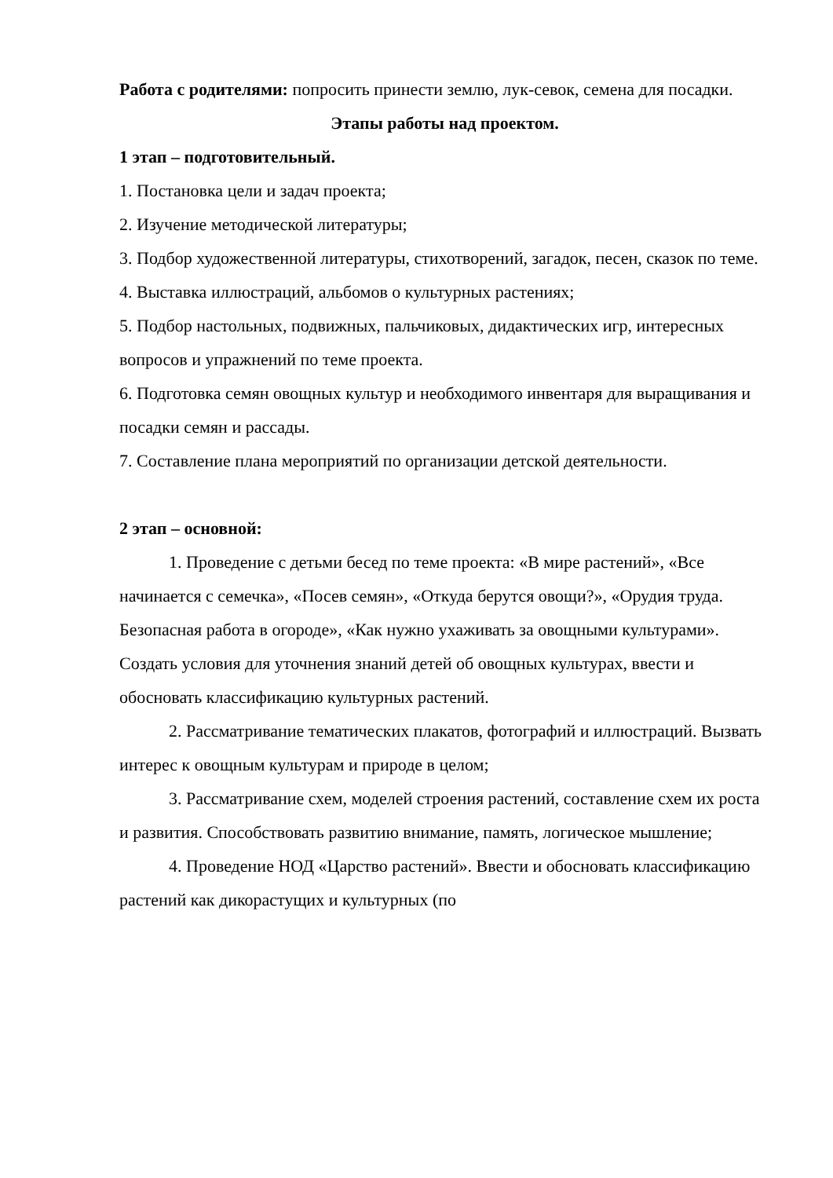Работа с родителями: попросить принести землю, лук-севок, семена для посадки.
Этапы работы над проектом.
1 этап – подготовительный.
1. Постановка цели и задач проекта;
2. Изучение методической литературы;
3. Подбор художественной литературы, стихотворений, загадок, песен, сказок по теме.
4. Выставка иллюстраций, альбомов о культурных растениях;
5. Подбор настольных, подвижных, пальчиковых, дидактических игр, интересных вопросов и упражнений по теме проекта.
6. Подготовка семян овощных культур и необходимого инвентаря для выращивания и посадки семян и рассады.
7. Составление плана мероприятий по организации детской деятельности.
2 этап – основной:
1. Проведение с детьми бесед по теме проекта: «В мире растений», «Все начинается с семечка», «Посев семян», «Откуда берутся овощи?», «Орудия труда. Безопасная работа в огороде», «Как нужно ухаживать за овощными культурами». Создать условия для уточнения знаний детей об овощных культурах, ввести и обосновать классификацию культурных растений.
2. Рассматривание тематических плакатов, фотографий и иллюстраций. Вызвать интерес к овощным культурам и природе в целом;
3. Рассматривание схем, моделей строения растений, составление схем их роста и развития. Способствовать развитию внимание, память, логическое мышление;
4. Проведение НОД «Царство растений». Ввести и обосновать классификацию растений как дикорастущих и культурных (по